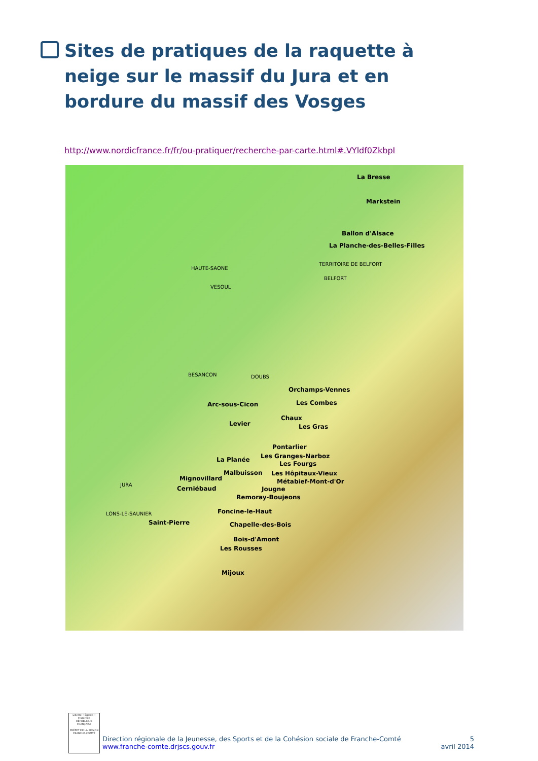Sites de pratiques de la raquette à neige sur le massif du Jura et en bordure du massif des Vosges
http://www.nordicfrance.fr/fr/ou-pratiquer/recherche-par-carte.html#.VYldf0ZkbpI
La Bresse
Markstein
Ballon d'Alsace
La Planche-des-Belles-Filles
TERRITOIRE DE BELFORT
BELFORT
HAUTE-SAONE
VESOUL
BESANCON DOUBS
Orchamps-Vennes
Arc-sous-Cicon Les Combes
Chaux
Levier Les Gras
Pontarlier
Les Granges-Narboz La Planée
Les Fourgs
Malbuisson Les Hôpitaux-Vieux
Mignovillard Métabief-Mont-d'Or JURA
Cerniébaud Jougne
Remoray-Boujeons
Foncine-le-Haut LONS-LE-SAUNIER
Saint-Pierre Chapelle-des-Bois
Bois-d'Amont
Les Rousses
Mijoux
Liberté • Égalité • Fraternité
RÉPUBLIQUE FRANÇAISE
PRÉFET DE LA RÉGION FRANCHE-COMTÉ
Direction régionale de la Jeunesse, des Sports et de la Cohésion sociale de Franche-Comté
www.franche-comte.drjscs.gouv.fr
5
avril 2014